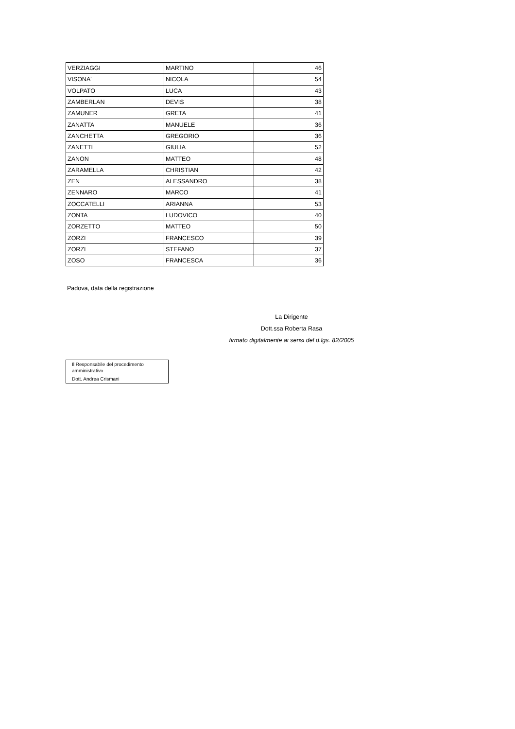| VERZIAGGI | MARTINO | 46 |
| VISONA' | NICOLA | 54 |
| VOLPATO | LUCA | 43 |
| ZAMBERLAN | DEVIS | 38 |
| ZAMUNER | GRETA | 41 |
| ZANATTA | MANUELE | 36 |
| ZANCHETTA | GREGORIO | 36 |
| ZANETTI | GIULIA | 52 |
| ZANON | MATTEO | 48 |
| ZARAMELLA | CHRISTIAN | 42 |
| ZEN | ALESSANDRO | 38 |
| ZENNARO | MARCO | 41 |
| ZOCCATELLI | ARIANNA | 53 |
| ZONTA | LUDOVICO | 40 |
| ZORZETTO | MATTEO | 50 |
| ZORZI | FRANCESCO | 39 |
| ZORZI | STEFANO | 37 |
| ZOSO | FRANCESCA | 36 |
Padova, data della registrazione
La Dirigente
Dott.ssa Roberta Rasa
firmato digitalmente ai sensi del d.lgs. 82/2005
Il Responsabile del procedimento
amministrativo
Dott. Andrea Crismani